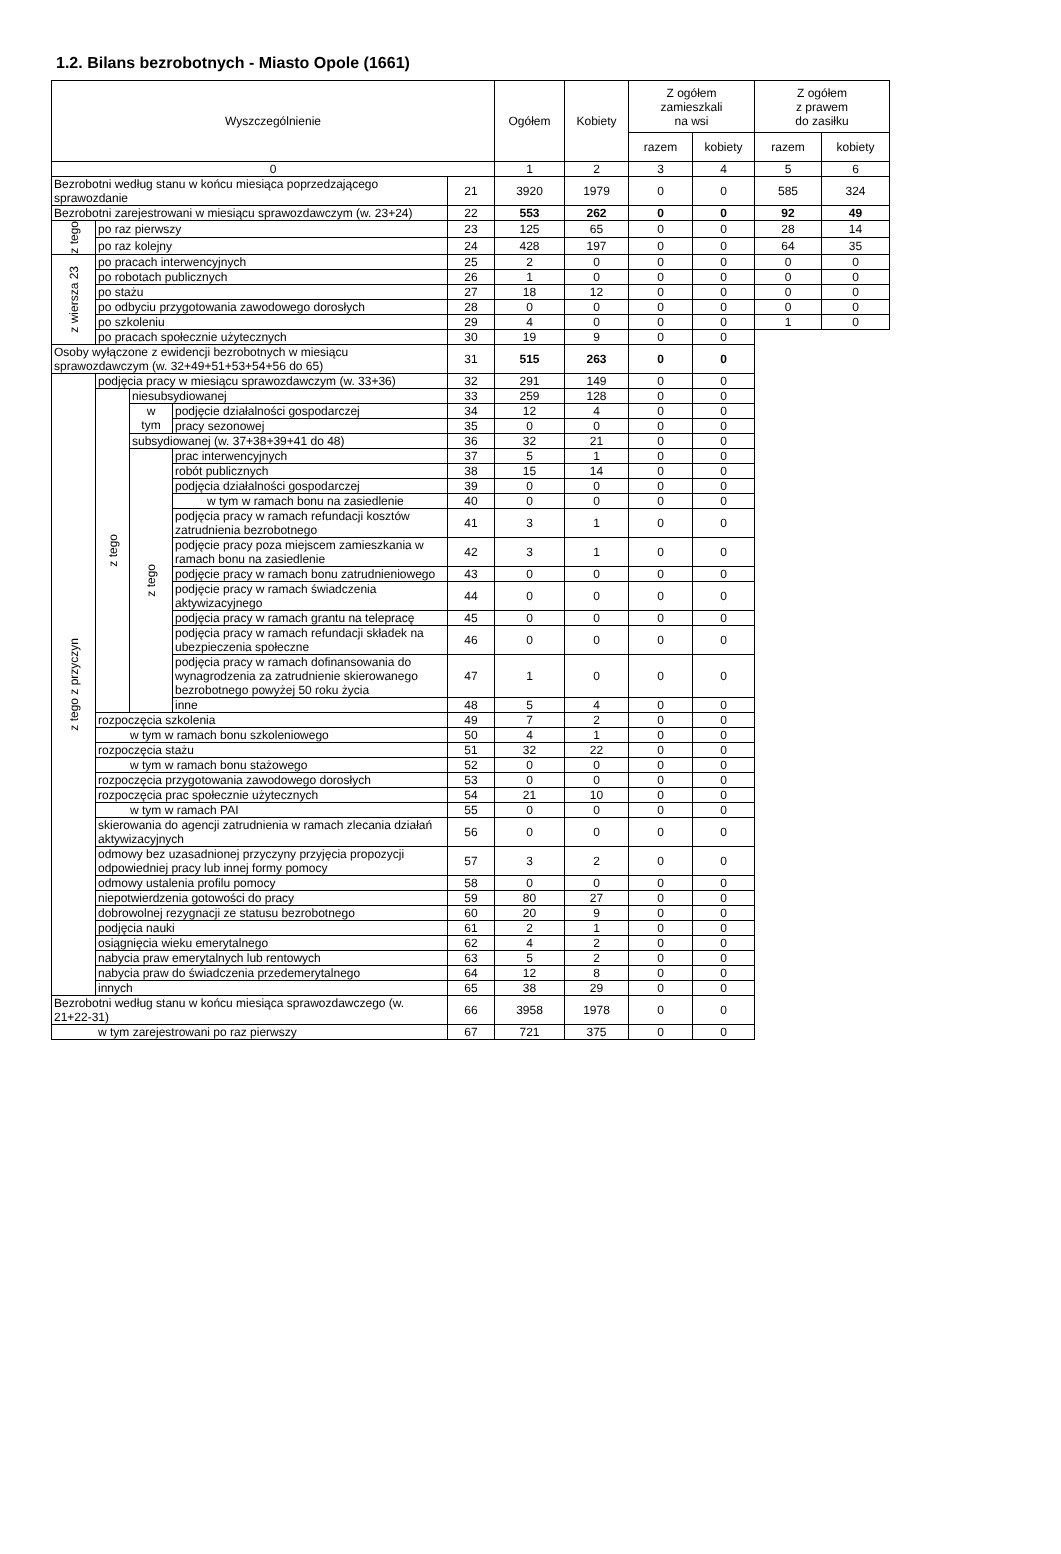1.2. Bilans bezrobotnych - Miasto Opole (1661)
| Wyszczególnienie | | | | | Ogółem | Kobiety | Z ogółem zamieszkali na wsi | | Z ogółem z prawem do zasiłku | |
| --- | --- | --- | --- | --- | --- | --- | --- | --- | --- | --- |
| | | | | | | | razem | kobiety | razem | kobiety |
| 0 | | | | | 1 | 2 | 3 | 4 | 5 | 6 |
| Bezrobotni według stanu w końcu miesiąca poprzedzającego sprawozdanie | | | | 21 | 3920 | 1979 | 0 | 0 | 585 | 324 |
| Bezrobotni zarejestrowani w miesiącu sprawozdawczym (w. 23+24) | | | | 22 | 553 | 262 | 0 | 0 | 92 | 49 |
| z tego | po raz pierwszy | | | 23 | 125 | 65 | 0 | 0 | 28 | 14 |
| | po raz kolejny | | | 24 | 428 | 197 | 0 | 0 | 64 | 35 |
| z wiersza 23 | po pracach interwencyjnych | | | 25 | 2 | 0 | 0 | 0 | 0 | 0 |
| | po robotach publicznych | | | 26 | 1 | 0 | 0 | 0 | 0 | 0 |
| | po stażu | | | 27 | 18 | 12 | 0 | 0 | 0 | 0 |
| | po odbyciu przygotowania zawodowego dorosłych | | | 28 | 0 | 0 | 0 | 0 | 0 | 0 |
| | po szkoleniu | | | 29 | 4 | 0 | 0 | 0 | 1 | 0 |
| | po pracach społecznie użytecznych | | | 30 | 19 | 9 | 0 | 0 | | |
| Osoby wyłączone z ewidencji bezrobotnych w miesiącu sprawozdawczym (w. 32+49+51+53+54+56 do 65) | | | | 31 | 515 | 263 | 0 | 0 | | |
| z tego z przyczyn | podjęcia pracy w miesiącu sprawozdawczym (w. 33+36) | | | 32 | 291 | 149 | 0 | 0 | | |
| | z tego | niesubsydiowanej | | 33 | 259 | 128 | 0 | 0 | | |
| | | w tym | podjęcie działalności gospodarczej | 34 | 12 | 4 | 0 | 0 | | |
| | | | pracy sezonowej | 35 | 0 | 0 | 0 | 0 | | |
| | | subsydiowanej (w. 37+38+39+41 do 48) | | 36 | 32 | 21 | 0 | 0 | | |
| | | z tego | prac interwencyjnych | 37 | 5 | 1 | 0 | 0 | | |
| | | | robót publicznych | 38 | 15 | 14 | 0 | 0 | | |
| | | | podjęcia działalności gospodarczej | 39 | 0 | 0 | 0 | 0 | | |
| | | | w tym w ramach bonu na zasiedlenie | 40 | 0 | 0 | 0 | 0 | | |
| | | | podjęcia pracy w ramach refundacji kosztów zatrudnienia bezrobotnego | 41 | 3 | 1 | 0 | 0 | | |
| | | | podjęcie pracy poza miejscem zamieszkania w ramach bonu na zasiedlenie | 42 | 3 | 1 | 0 | 0 | | |
| | | | podjęcie pracy w ramach bonu zatrudnieniowego | 43 | 0 | 0 | 0 | 0 | | |
| | | | podjęcie pracy w ramach świadczenia aktywizacyjnego | 44 | 0 | 0 | 0 | 0 | | |
| | | | podjęcia pracy w ramach grantu na telepracę | 45 | 0 | 0 | 0 | 0 | | |
| | | | podjęcia pracy w ramach refundacji składek na ubezpieczenia społeczne | 46 | 0 | 0 | 0 | 0 | | |
| | | | podjęcia pracy w ramach dofinansowania do wynagrodzenia za zatrudnienie skierowanego bezrobotnego powyżej 50 roku życia | 47 | 1 | 0 | 0 | 0 | | |
| | | | inne | 48 | 5 | 4 | 0 | 0 | | |
| | rozpoczęcia szkolenia | | | 49 | 7 | 2 | 0 | 0 | | |
| | w tym w ramach bonu szkoleniowego | | | 50 | 4 | 1 | 0 | 0 | | |
| | rozpoczęcia stażu | | | 51 | 32 | 22 | 0 | 0 | | |
| | w tym w ramach bonu stażowego | | | 52 | 0 | 0 | 0 | 0 | | |
| | rozpoczęcia przygotowania zawodowego dorosłych | | | 53 | 0 | 0 | 0 | 0 | | |
| | rozpoczęcia prac społecznie użytecznych | | | 54 | 21 | 10 | 0 | 0 | | |
| | w tym w ramach PAI | | | 55 | 0 | 0 | 0 | 0 | | |
| | skierowania do agencji zatrudnienia w ramach zlecania działań aktywizacyjnych | | | 56 | 0 | 0 | 0 | 0 | | |
| | odmowy bez uzasadnionej przyczyny przyjęcia propozycji odpowiedniej pracy lub innej formy pomocy | | | 57 | 3 | 2 | 0 | 0 | | |
| | odmowy ustalenia profilu pomocy | | | 58 | 0 | 0 | 0 | 0 | | |
| | niepotwierdzenia gotowości do pracy | | | 59 | 80 | 27 | 0 | 0 | | |
| | dobrowolnej rezygnacji ze statusu bezrobotnego | | | 60 | 20 | 9 | 0 | 0 | | |
| | podjęcia nauki | | | 61 | 2 | 1 | 0 | 0 | | |
| | osiągnięcia wieku emerytalnego | | | 62 | 4 | 2 | 0 | 0 | | |
| | nabycia praw emerytalnych lub rentowych | | | 63 | 5 | 2 | 0 | 0 | | |
| | nabycia praw do świadczenia przedemerytalnego | | | 64 | 12 | 8 | 0 | 0 | | |
| | innych | | | 65 | 38 | 29 | 0 | 0 | | |
| Bezrobotni według stanu w końcu miesiąca sprawozdawczego (w. 21+22-31) | | | | 66 | 3958 | 1978 | 0 | 0 | | |
| w tym zarejestrowani po raz pierwszy | | | | 67 | 721 | 375 | 0 | 0 | | |